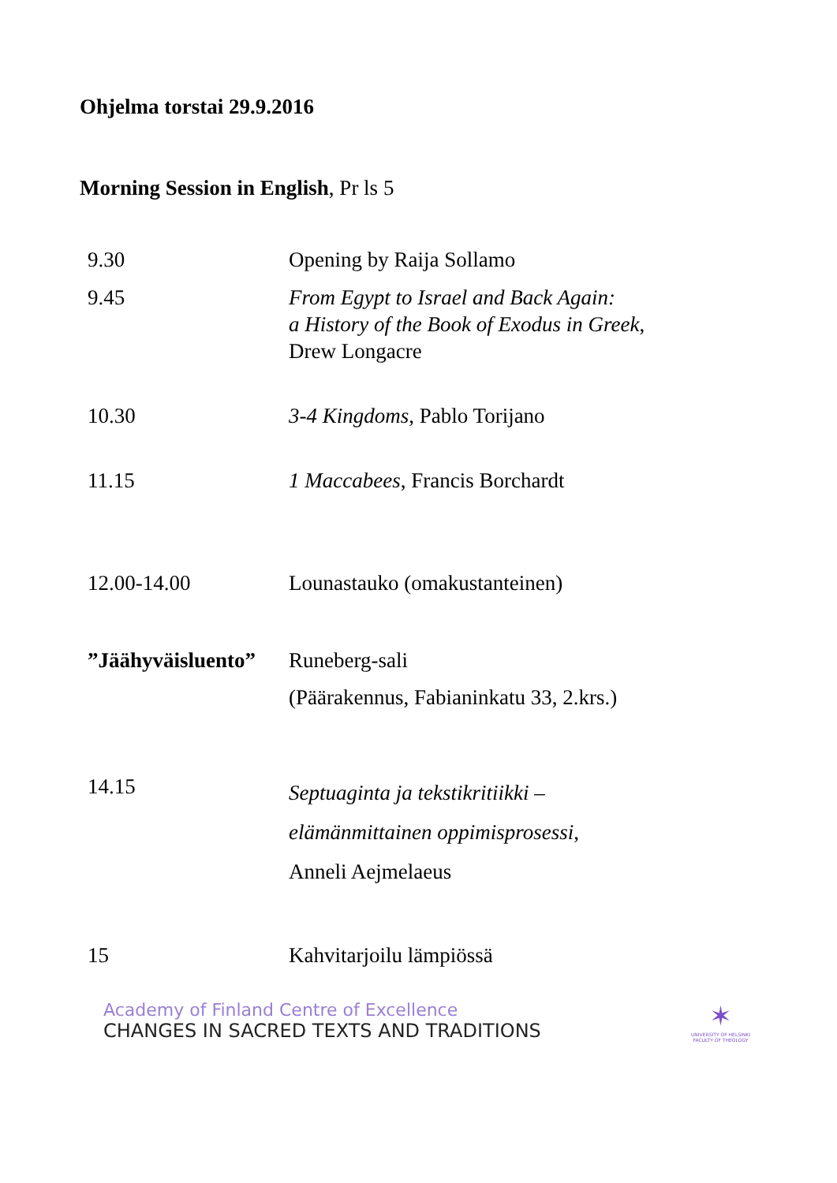Ohjelma torstai 29.9.2016
Morning Session in English, Pr ls 5
| 9.30 | Opening by Raija Sollamo |
| 9.45 | From Egypt to Israel and Back Again: a History of the Book of Exodus in Greek , Drew Longacre |
| 10.30 | 3-4 Kingdoms , Pablo Torijano |
| 11.15 | 1 Maccabees , Francis Borchardt |
| 12.00-14.00 | Lounastauko (omakustanteinen) |
| ”Jäähyväisluento” | Runeberg-sali (Päärakennus, Fabianinkatu 33, 2.krs.) |
| 14.15 | Septuaginta ja tekstikritiikki – elämänmittainen oppimisprosessi , Anneli Aejmelaeus |
| 15 | Kahvitarjoilu lämpiössä |
Academy of Finland Centre of Excellence
CHANGES IN SACRED TEXTS AND TRADITIONS
✶
UNIVERSITY OF HELSINKI
FACULTY OF THEOLOGY